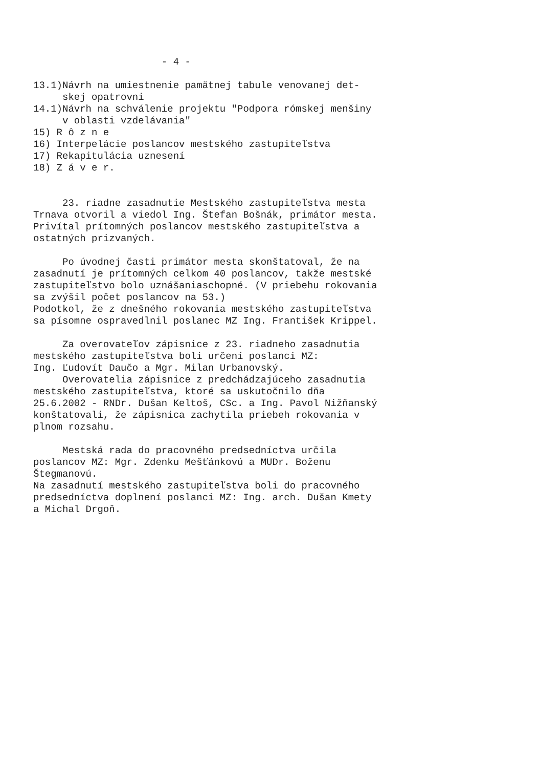- 4 - 13.1)Návrh na umiestnenie pamätnej tabule venovanej det- skej opatrovni 14.1)Návrh na schválenie projektu "Podpora rómskej menšiny v oblasti vzdelávania" 15) R ô z n e 16) Interpelácie poslancov mestského zastupiteľstva 17) Rekapitulácia uznesení 18) Z á v e r. 23. riadne zasadnutie Mestského zastupiteľstva mesta Trnava otvoril a viedol Ing. Štefan Bošnák, primátor mesta. Privítal prítomných poslancov mestského zastupiteľstva a ostatných prizvaných. Po úvodnej časti primátor mesta skonštatoval, že na zasadnutí je prítomných celkom 40 poslancov, takže mestské zastupiteľstvo bolo uznášaniaschopné. (V priebehu rokovania sa zvýšil počet poslancov na 53.) Podotkol, že z dnešného rokovania mestského zastupiteľstva sa písomne ospravedlnil poslanec MZ Ing. František Krippel. Za overovateľov zápisnice z 23. riadneho zasadnutia mestského zastupiteľstva boli určení poslanci MZ: Ing. Ľudovít Daučo a Mgr. Milan Urbanovský. Overovatelia zápisnice z predchádzajúceho zasadnutia mestského zastupiteľstva, ktoré sa uskutočnilo dňa 25.6.2002 - RNDr. Dušan Keltoš, CSc. a Ing. Pavol Nižňanský konštatovali, že zápisnica zachytila priebeh rokovania v plnom rozsahu. Mestská rada do pracovného predsedníctva určila poslancov MZ: Mgr. Zdenku Mešťánkovú a MUDr. Boženu Štegmanovú. Na zasadnutí mestského zastupiteľstva boli do pracovného predsedníctva doplnení poslanci MZ: Ing. arch. Dušan Kmety a Michal Drgoň.